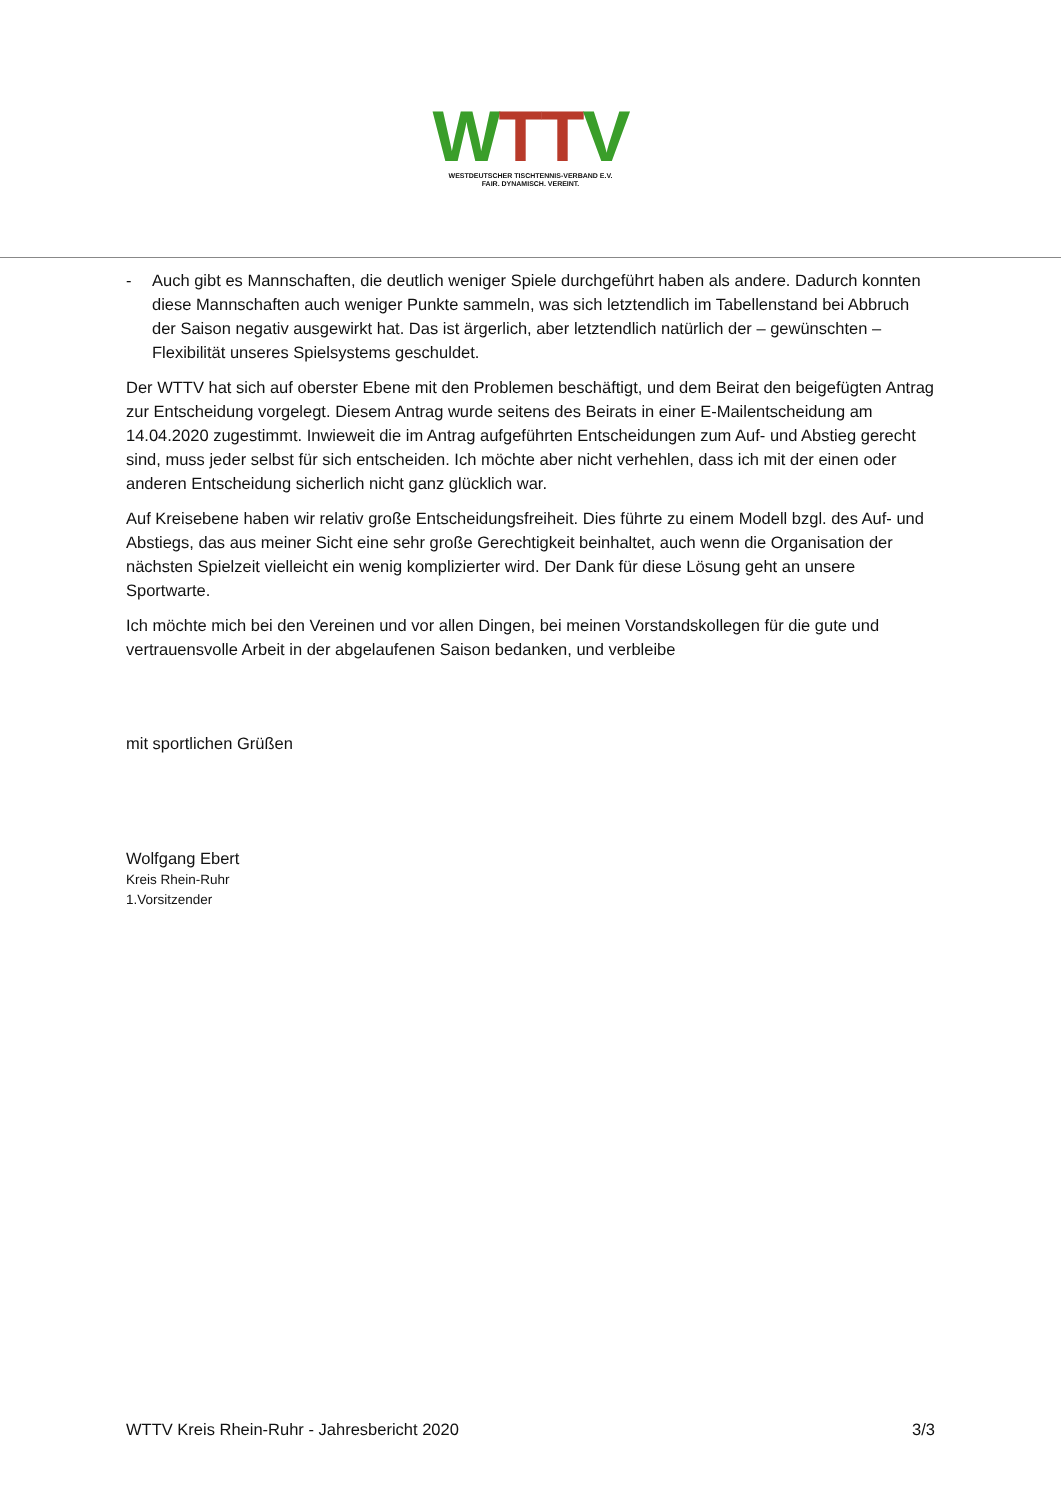WTTV
WESTDEUTSCHER TISCHTENNIS-VERBAND E.V.
FAIR. DYNAMISCH. VEREINT.
- Auch gibt es Mannschaften, die deutlich weniger Spiele durchgeführt haben als andere. Dadurch konnten diese Mannschaften auch weniger Punkte sammeln, was sich letztendlich im Tabellenstand bei Abbruch der Saison negativ ausgewirkt hat. Das ist ärgerlich, aber letztendlich natürlich der – gewünschten – Flexibilität unseres Spielsystems geschuldet.
Der WTTV hat sich auf oberster Ebene mit den Problemen beschäftigt, und dem Beirat den beigefügten Antrag zur Entscheidung vorgelegt. Diesem Antrag wurde seitens des Beirats in einer E-Mailentscheidung am 14.04.2020 zugestimmt. Inwieweit die im Antrag aufgeführten Entscheidungen zum Auf- und Abstieg gerecht sind, muss jeder selbst für sich entscheiden. Ich möchte aber nicht verhehlen, dass ich mit der einen oder anderen Entscheidung sicherlich nicht ganz glücklich war.
Auf Kreisebene haben wir relativ große Entscheidungsfreiheit. Dies führte zu einem Modell bzgl. des Auf- und Abstiegs, das aus meiner Sicht eine sehr große Gerechtigkeit beinhaltet, auch wenn die Organisation der nächsten Spielzeit vielleicht ein wenig komplizierter wird. Der Dank für diese Lösung geht an unsere Sportwarte.
Ich möchte mich bei den Vereinen und vor allen Dingen, bei meinen Vorstandskollegen für die gute und vertrauensvolle Arbeit in der abgelaufenen Saison bedanken, und verbleibe
mit sportlichen Grüßen
Wolfgang Ebert
Kreis Rhein-Ruhr
1.Vorsitzender
WTTV Kreis Rhein-Ruhr - Jahresbericht 2020 3/3